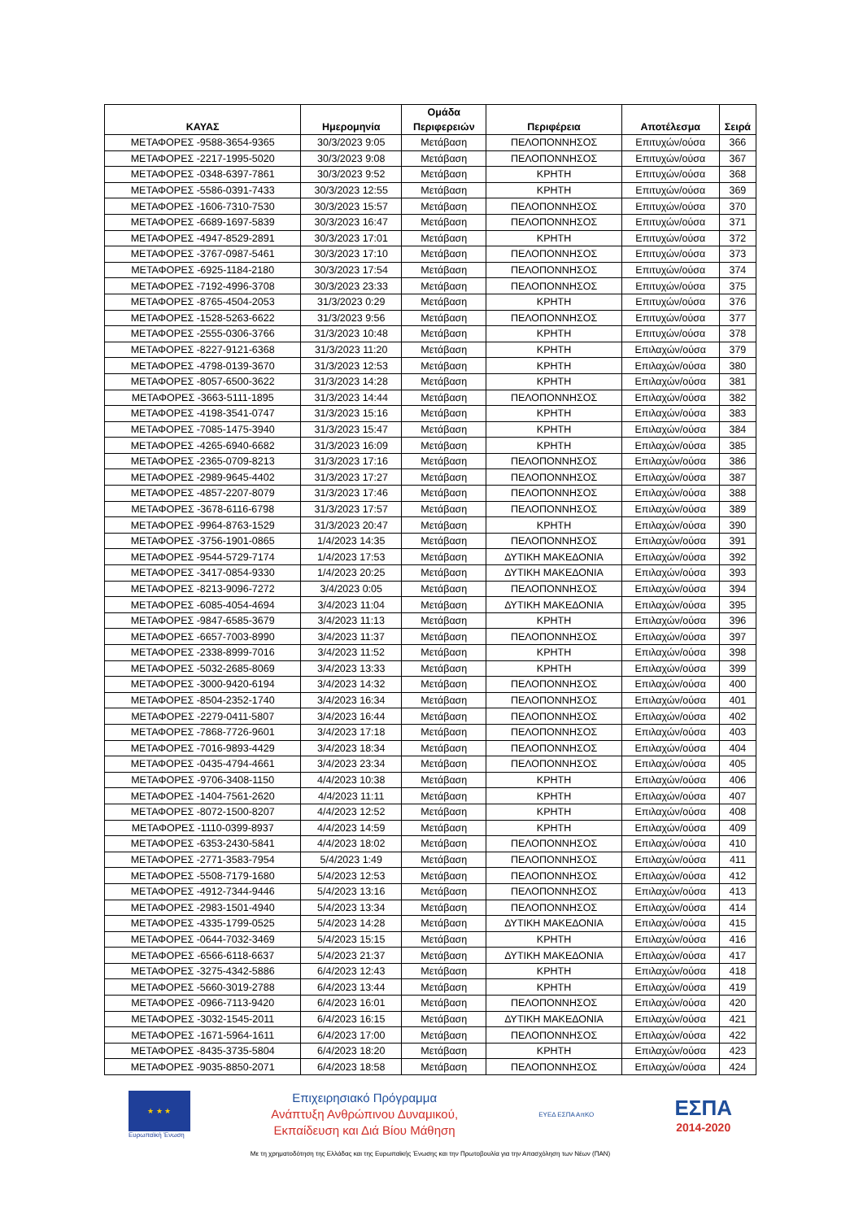| ΚΑΥΑΣ | Ημερομηνία | Ομάδα Περιφερειών | Περιφέρεια | Αποτέλεσμα | Σειρά |
| --- | --- | --- | --- | --- | --- |
| ΜΕΤΑΦΟΡΕΣ -9588-3654-9365 | 30/3/2023 9:05 | Μετάβαση | ΠΕΛΟΠΟΝΝΗΣΟΣ | Επιτυχών/ούσα | 366 |
| ΜΕΤΑΦΟΡΕΣ -2217-1995-5020 | 30/3/2023 9:08 | Μετάβαση | ΠΕΛΟΠΟΝΝΗΣΟΣ | Επιτυχών/ούσα | 367 |
| ΜΕΤΑΦΟΡΕΣ -0348-6397-7861 | 30/3/2023 9:52 | Μετάβαση | ΚΡΗΤΗ | Επιτυχών/ούσα | 368 |
| ΜΕΤΑΦΟΡΕΣ -5586-0391-7433 | 30/3/2023 12:55 | Μετάβαση | ΚΡΗΤΗ | Επιτυχών/ούσα | 369 |
| ΜΕΤΑΦΟΡΕΣ -1606-7310-7530 | 30/3/2023 15:57 | Μετάβαση | ΠΕΛΟΠΟΝΝΗΣΟΣ | Επιτυχών/ούσα | 370 |
| ΜΕΤΑΦΟΡΕΣ -6689-1697-5839 | 30/3/2023 16:47 | Μετάβαση | ΠΕΛΟΠΟΝΝΗΣΟΣ | Επιτυχών/ούσα | 371 |
| ΜΕΤΑΦΟΡΕΣ -4947-8529-2891 | 30/3/2023 17:01 | Μετάβαση | ΚΡΗΤΗ | Επιτυχών/ούσα | 372 |
| ΜΕΤΑΦΟΡΕΣ -3767-0987-5461 | 30/3/2023 17:10 | Μετάβαση | ΠΕΛΟΠΟΝΝΗΣΟΣ | Επιτυχών/ούσα | 373 |
| ΜΕΤΑΦΟΡΕΣ -6925-1184-2180 | 30/3/2023 17:54 | Μετάβαση | ΠΕΛΟΠΟΝΝΗΣΟΣ | Επιτυχών/ούσα | 374 |
| ΜΕΤΑΦΟΡΕΣ -7192-4996-3708 | 30/3/2023 23:33 | Μετάβαση | ΠΕΛΟΠΟΝΝΗΣΟΣ | Επιτυχών/ούσα | 375 |
| ΜΕΤΑΦΟΡΕΣ -8765-4504-2053 | 31/3/2023 0:29 | Μετάβαση | ΚΡΗΤΗ | Επιτυχών/ούσα | 376 |
| ΜΕΤΑΦΟΡΕΣ -1528-5263-6622 | 31/3/2023 9:56 | Μετάβαση | ΠΕΛΟΠΟΝΝΗΣΟΣ | Επιτυχών/ούσα | 377 |
| ΜΕΤΑΦΟΡΕΣ -2555-0306-3766 | 31/3/2023 10:48 | Μετάβαση | ΚΡΗΤΗ | Επιτυχών/ούσα | 378 |
| ΜΕΤΑΦΟΡΕΣ -8227-9121-6368 | 31/3/2023 11:20 | Μετάβαση | ΚΡΗΤΗ | Επιλαχών/ούσα | 379 |
| ΜΕΤΑΦΟΡΕΣ -4798-0139-3670 | 31/3/2023 12:53 | Μετάβαση | ΚΡΗΤΗ | Επιλαχών/ούσα | 380 |
| ΜΕΤΑΦΟΡΕΣ -8057-6500-3622 | 31/3/2023 14:28 | Μετάβαση | ΚΡΗΤΗ | Επιλαχών/ούσα | 381 |
| ΜΕΤΑΦΟΡΕΣ -3663-5111-1895 | 31/3/2023 14:44 | Μετάβαση | ΠΕΛΟΠΟΝΝΗΣΟΣ | Επιλαχών/ούσα | 382 |
| ΜΕΤΑΦΟΡΕΣ -4198-3541-0747 | 31/3/2023 15:16 | Μετάβαση | ΚΡΗΤΗ | Επιλαχών/ούσα | 383 |
| ΜΕΤΑΦΟΡΕΣ -7085-1475-3940 | 31/3/2023 15:47 | Μετάβαση | ΚΡΗΤΗ | Επιλαχών/ούσα | 384 |
| ΜΕΤΑΦΟΡΕΣ -4265-6940-6682 | 31/3/2023 16:09 | Μετάβαση | ΚΡΗΤΗ | Επιλαχών/ούσα | 385 |
| ΜΕΤΑΦΟΡΕΣ -2365-0709-8213 | 31/3/2023 17:16 | Μετάβαση | ΠΕΛΟΠΟΝΝΗΣΟΣ | Επιλαχών/ούσα | 386 |
| ΜΕΤΑΦΟΡΕΣ -2989-9645-4402 | 31/3/2023 17:27 | Μετάβαση | ΠΕΛΟΠΟΝΝΗΣΟΣ | Επιλαχών/ούσα | 387 |
| ΜΕΤΑΦΟΡΕΣ -4857-2207-8079 | 31/3/2023 17:46 | Μετάβαση | ΠΕΛΟΠΟΝΝΗΣΟΣ | Επιλαχών/ούσα | 388 |
| ΜΕΤΑΦΟΡΕΣ -3678-6116-6798 | 31/3/2023 17:57 | Μετάβαση | ΠΕΛΟΠΟΝΝΗΣΟΣ | Επιλαχών/ούσα | 389 |
| ΜΕΤΑΦΟΡΕΣ -9964-8763-1529 | 31/3/2023 20:47 | Μετάβαση | ΚΡΗΤΗ | Επιλαχών/ούσα | 390 |
| ΜΕΤΑΦΟΡΕΣ -3756-1901-0865 | 1/4/2023 14:35 | Μετάβαση | ΠΕΛΟΠΟΝΝΗΣΟΣ | Επιλαχών/ούσα | 391 |
| ΜΕΤΑΦΟΡΕΣ -9544-5729-7174 | 1/4/2023 17:53 | Μετάβαση | ΔΥΤΙΚΗ ΜΑΚΕΔΟΝΙΑ | Επιλαχών/ούσα | 392 |
| ΜΕΤΑΦΟΡΕΣ -3417-0854-9330 | 1/4/2023 20:25 | Μετάβαση | ΔΥΤΙΚΗ ΜΑΚΕΔΟΝΙΑ | Επιλαχών/ούσα | 393 |
| ΜΕΤΑΦΟΡΕΣ -8213-9096-7272 | 3/4/2023 0:05 | Μετάβαση | ΠΕΛΟΠΟΝΝΗΣΟΣ | Επιλαχών/ούσα | 394 |
| ΜΕΤΑΦΟΡΕΣ -6085-4054-4694 | 3/4/2023 11:04 | Μετάβαση | ΔΥΤΙΚΗ ΜΑΚΕΔΟΝΙΑ | Επιλαχών/ούσα | 395 |
| ΜΕΤΑΦΟΡΕΣ -9847-6585-3679 | 3/4/2023 11:13 | Μετάβαση | ΚΡΗΤΗ | Επιλαχών/ούσα | 396 |
| ΜΕΤΑΦΟΡΕΣ -6657-7003-8990 | 3/4/2023 11:37 | Μετάβαση | ΠΕΛΟΠΟΝΝΗΣΟΣ | Επιλαχών/ούσα | 397 |
| ΜΕΤΑΦΟΡΕΣ -2338-8999-7016 | 3/4/2023 11:52 | Μετάβαση | ΚΡΗΤΗ | Επιλαχών/ούσα | 398 |
| ΜΕΤΑΦΟΡΕΣ -5032-2685-8069 | 3/4/2023 13:33 | Μετάβαση | ΚΡΗΤΗ | Επιλαχών/ούσα | 399 |
| ΜΕΤΑΦΟΡΕΣ -3000-9420-6194 | 3/4/2023 14:32 | Μετάβαση | ΠΕΛΟΠΟΝΝΗΣΟΣ | Επιλαχών/ούσα | 400 |
| ΜΕΤΑΦΟΡΕΣ -8504-2352-1740 | 3/4/2023 16:34 | Μετάβαση | ΠΕΛΟΠΟΝΝΗΣΟΣ | Επιλαχών/ούσα | 401 |
| ΜΕΤΑΦΟΡΕΣ -2279-0411-5807 | 3/4/2023 16:44 | Μετάβαση | ΠΕΛΟΠΟΝΝΗΣΟΣ | Επιλαχών/ούσα | 402 |
| ΜΕΤΑΦΟΡΕΣ -7868-7726-9601 | 3/4/2023 17:18 | Μετάβαση | ΠΕΛΟΠΟΝΝΗΣΟΣ | Επιλαχών/ούσα | 403 |
| ΜΕΤΑΦΟΡΕΣ -7016-9893-4429 | 3/4/2023 18:34 | Μετάβαση | ΠΕΛΟΠΟΝΝΗΣΟΣ | Επιλαχών/ούσα | 404 |
| ΜΕΤΑΦΟΡΕΣ -0435-4794-4661 | 3/4/2023 23:34 | Μετάβαση | ΠΕΛΟΠΟΝΝΗΣΟΣ | Επιλαχών/ούσα | 405 |
| ΜΕΤΑΦΟΡΕΣ -9706-3408-1150 | 4/4/2023 10:38 | Μετάβαση | ΚΡΗΤΗ | Επιλαχών/ούσα | 406 |
| ΜΕΤΑΦΟΡΕΣ -1404-7561-2620 | 4/4/2023 11:11 | Μετάβαση | ΚΡΗΤΗ | Επιλαχών/ούσα | 407 |
| ΜΕΤΑΦΟΡΕΣ -8072-1500-8207 | 4/4/2023 12:52 | Μετάβαση | ΚΡΗΤΗ | Επιλαχών/ούσα | 408 |
| ΜΕΤΑΦΟΡΕΣ -1110-0399-8937 | 4/4/2023 14:59 | Μετάβαση | ΚΡΗΤΗ | Επιλαχών/ούσα | 409 |
| ΜΕΤΑΦΟΡΕΣ -6353-2430-5841 | 4/4/2023 18:02 | Μετάβαση | ΠΕΛΟΠΟΝΝΗΣΟΣ | Επιλαχών/ούσα | 410 |
| ΜΕΤΑΦΟΡΕΣ -2771-3583-7954 | 5/4/2023 1:49 | Μετάβαση | ΠΕΛΟΠΟΝΝΗΣΟΣ | Επιλαχών/ούσα | 411 |
| ΜΕΤΑΦΟΡΕΣ -5508-7179-1680 | 5/4/2023 12:53 | Μετάβαση | ΠΕΛΟΠΟΝΝΗΣΟΣ | Επιλαχών/ούσα | 412 |
| ΜΕΤΑΦΟΡΕΣ -4912-7344-9446 | 5/4/2023 13:16 | Μετάβαση | ΠΕΛΟΠΟΝΝΗΣΟΣ | Επιλαχών/ούσα | 413 |
| ΜΕΤΑΦΟΡΕΣ -2983-1501-4940 | 5/4/2023 13:34 | Μετάβαση | ΠΕΛΟΠΟΝΝΗΣΟΣ | Επιλαχών/ούσα | 414 |
| ΜΕΤΑΦΟΡΕΣ -4335-1799-0525 | 5/4/2023 14:28 | Μετάβαση | ΔΥΤΙΚΗ ΜΑΚΕΔΟΝΙΑ | Επιλαχών/ούσα | 415 |
| ΜΕΤΑΦΟΡΕΣ -0644-7032-3469 | 5/4/2023 15:15 | Μετάβαση | ΚΡΗΤΗ | Επιλαχών/ούσα | 416 |
| ΜΕΤΑΦΟΡΕΣ -6566-6118-6637 | 5/4/2023 21:37 | Μετάβαση | ΔΥΤΙΚΗ ΜΑΚΕΔΟΝΙΑ | Επιλαχών/ούσα | 417 |
| ΜΕΤΑΦΟΡΕΣ -3275-4342-5886 | 6/4/2023 12:43 | Μετάβαση | ΚΡΗΤΗ | Επιλαχών/ούσα | 418 |
| ΜΕΤΑΦΟΡΕΣ -5660-3019-2788 | 6/4/2023 13:44 | Μετάβαση | ΚΡΗΤΗ | Επιλαχών/ούσα | 419 |
| ΜΕΤΑΦΟΡΕΣ -0966-7113-9420 | 6/4/2023 16:01 | Μετάβαση | ΠΕΛΟΠΟΝΝΗΣΟΣ | Επιλαχών/ούσα | 420 |
| ΜΕΤΑΦΟΡΕΣ -3032-1545-2011 | 6/4/2023 16:15 | Μετάβαση | ΔΥΤΙΚΗ ΜΑΚΕΔΟΝΙΑ | Επιλαχών/ούσα | 421 |
| ΜΕΤΑΦΟΡΕΣ -1671-5964-1611 | 6/4/2023 17:00 | Μετάβαση | ΠΕΛΟΠΟΝΝΗΣΟΣ | Επιλαχών/ούσα | 422 |
| ΜΕΤΑΦΟΡΕΣ -8435-3735-5804 | 6/4/2023 18:20 | Μετάβαση | ΚΡΗΤΗ | Επιλαχών/ούσα | 423 |
| ΜΕΤΑΦΟΡΕΣ -9035-8850-2071 | 6/4/2023 18:58 | Μετάβαση | ΠΕΛΟΠΟΝΝΗΣΟΣ | Επιλαχών/ούσα | 424 |
★ ★ ★
Ευρωπαϊκή Ένωση
Επιχειρησιακό Πρόγραμμα
Ανάπτυξη Ανθρώπινου Δυναμικού,
Εκπαίδευση και Διά Βίου Μάθηση
ΕΥΕΔ ΕΣΠΑ ΑπΚΟ
ΕΣΠΑ
2014-2020
Με τη χρηματοδότηση της Ελλάδας και της Ευρωπαϊκής Ένωσης και την Πρωτοβουλία για την Απασχόληση των Νέων (ΠΑΝ)